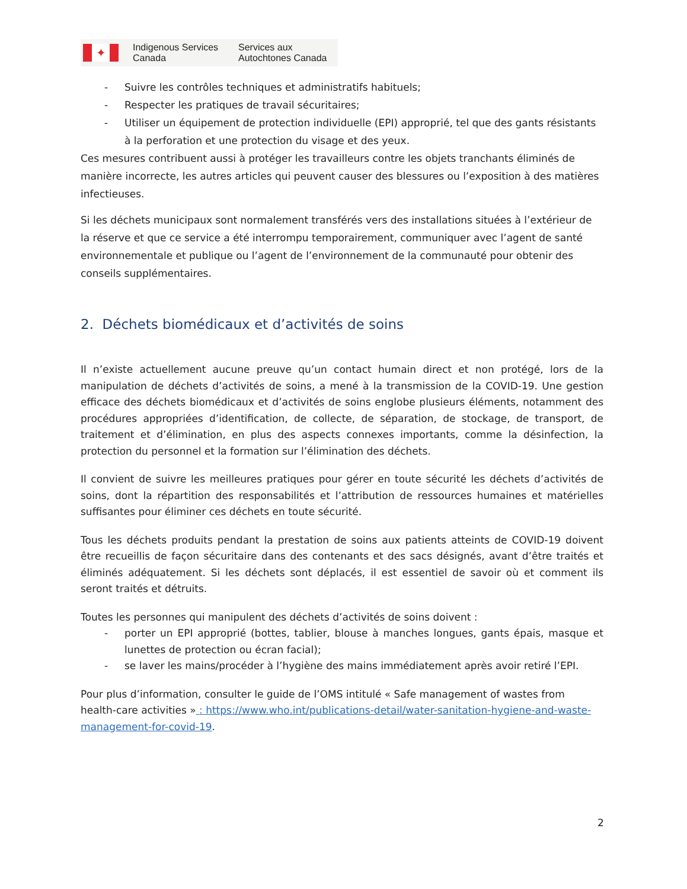✦
Indigenous Services
Canada
Services aux
Autochtones Canada
- Suivre les contrôles techniques et administratifs habituels;
- Respecter les pratiques de travail sécuritaires;
- Utiliser un équipement de protection individuelle (EPI) approprié, tel que des gants résistants à la perforation et une protection du visage et des yeux.
Ces mesures contribuent aussi à protéger les travailleurs contre les objets tranchants éliminés de manière incorrecte, les autres articles qui peuvent causer des blessures ou l’exposition à des matières infectieuses.
Si les déchets municipaux sont normalement transférés vers des installations situées à l’extérieur de la réserve et que ce service a été interrompu temporairement, communiquer avec l’agent de santé environnementale et publique ou l’agent de l’environnement de la communauté pour obtenir des conseils supplémentaires.
2. Déchets biomédicaux et d’activités de soins
Il n’existe actuellement aucune preuve qu’un contact humain direct et non protégé, lors de la manipulation de déchets d’activités de soins, a mené à la transmission de la COVID-19. Une gestion efficace des déchets biomédicaux et d’activités de soins englobe plusieurs éléments, notamment des procédures appropriées d’identification, de collecte, de séparation, de stockage, de transport, de traitement et d’élimination, en plus des aspects connexes importants, comme la désinfection, la protection du personnel et la formation sur l’élimination des déchets.
Il convient de suivre les meilleures pratiques pour gérer en toute sécurité les déchets d’activités de soins, dont la répartition des responsabilités et l’attribution de ressources humaines et matérielles suffisantes pour éliminer ces déchets en toute sécurité.
Tous les déchets produits pendant la prestation de soins aux patients atteints de COVID-19 doivent être recueillis de façon sécuritaire dans des contenants et des sacs désignés, avant d’être traités et éliminés adéquatement. Si les déchets sont déplacés, il est essentiel de savoir où et comment ils seront traités et détruits.
Toutes les personnes qui manipulent des déchets d’activités de soins doivent :
- porter un EPI approprié (bottes, tablier, blouse à manches longues, gants épais, masque et lunettes de protection ou écran facial);
- se laver les mains/procéder à l’hygiène des mains immédiatement après avoir retiré l’EPI.
Pour plus d’information, consulter le guide de l’OMS intitulé « Safe management of wastes from health-care activities » : https://www.who.int/publications-detail/water-sanitation-hygiene-and-waste-management-for-covid-19.
2